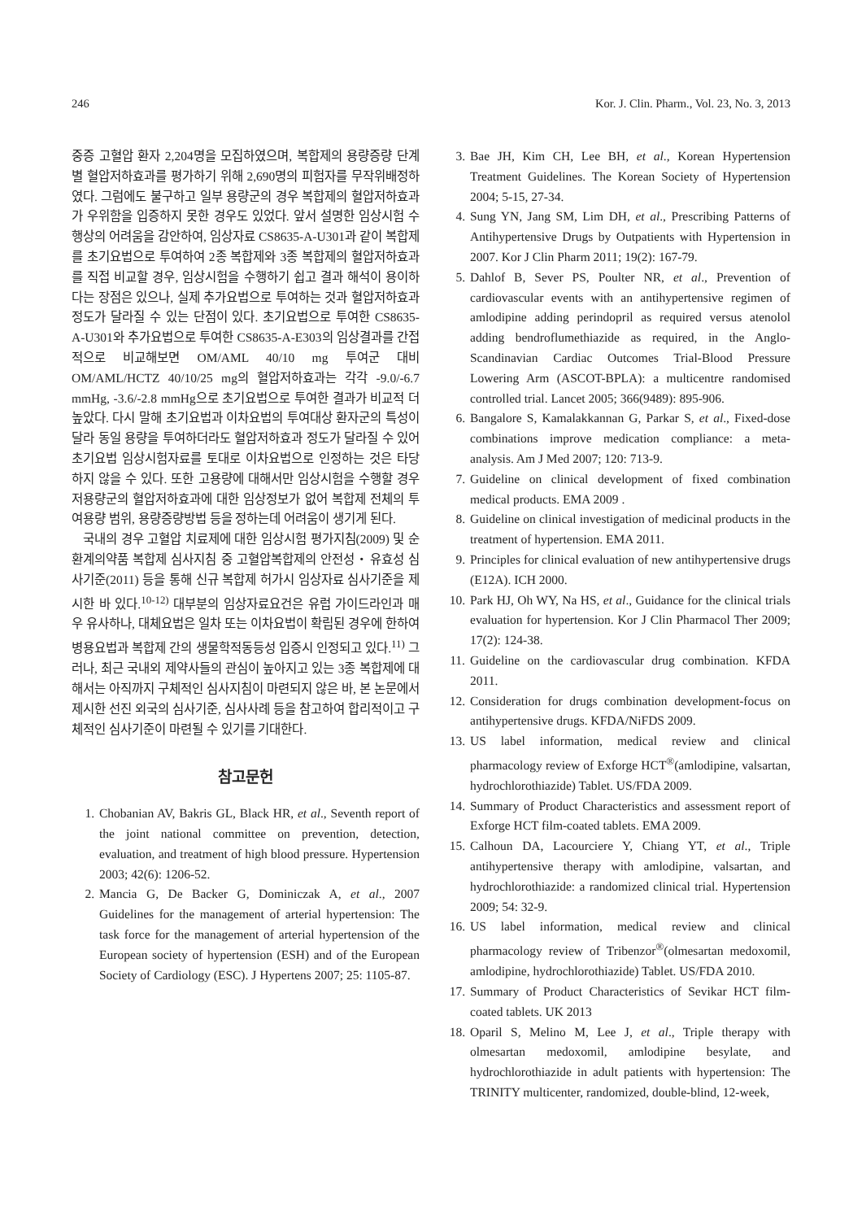246 Kor. J. Clin. Pharm., Vol. 23, No. 3, 2013
중증 고혈압 환자 2,204명을 모집하였으며, 복합제의 용량증량 단계별 혈압저하효과를 평가하기 위해 2,690명의 피험자를 무작위배정하였다. 그럼에도 불구하고 일부 용량군의 경우 복합제의 혈압저하효과가 우위함을 입증하지 못한 경우도 있었다. 앞서 설명한 임상시험 수행상의 어려움을 감안하여, 임상자료 CS8635-A-U301과 같이 복합제를 초기요법으로 투여하여 2종 복합제와 3종 복합제의 혈압저하효과를 직접 비교할 경우, 임상시험을 수행하기 쉽고 결과 해석이 용이하다는 장점은 있으나, 실제 추가요법으로 투여하는 것과 혈압저하효과 정도가 달라질 수 있는 단점이 있다. 초기요법으로 투여한 CS8635-A-U301와 추가요법으로 투여한 CS8635-A-E303의 임상결과를 간접적으로 비교해보면 OM/AML 40/10 mg 투여군 대비 OM/AML/HCTZ 40/10/25 mg의 혈압저하효과는 각각 -9.0/-6.7 mmHg, -3.6/-2.8 mmHg으로 초기요법으로 투여한 결과가 비교적 더 높았다. 다시 말해 초기요법과 이차요법의 투여대상 환자군의 특성이 달라 동일 용량을 투여하더라도 혈압저하효과 정도가 달라질 수 있어 초기요법 임상시험자료를 토대로 이차요법으로 인정하는 것은 타당하지 않을 수 있다. 또한 고용량에 대해서만 임상시험을 수행할 경우 저용량군의 혈압저하효과에 대한 임상정보가 없어 복합제 전체의 투여용량 범위, 용량증량방법 등을 정하는데 어려움이 생기게 된다.
국내의 경우 고혈압 치료제에 대한 임상시험 평가지침(2009) 및 순환계의약품 복합제 심사지침 중 고혈압복합제의 안전성・유효성 심사기준(2011) 등을 통해 신규 복합제 허가시 임상자료 심사기준을 제시한 바 있다.<sup>10-12)</sup> 대부분의 임상자료요건은 유럽 가이드라인과 매우 유사하나, 대체요법은 일차 또는 이차요법이 확립된 경우에 한하여 병용요법과 복합제 간의 생물학적동등성 입증시 인정되고 있다.<sup>11)</sup> 그러나, 최근 국내외 제약사들의 관심이 높아지고 있는 3종 복합제에 대해서는 아직까지 구체적인 심사지침이 마련되지 않은 바, 본 논문에서 제시한 선진 외국의 심사기준, 심사사례 등을 참고하여 합리적이고 구체적인 심사기준이 마련될 수 있기를 기대한다.
참고문헌
1. Chobanian AV, Bakris GL, Black HR, et al., Seventh report of the joint national committee on prevention, detection, evaluation, and treatment of high blood pressure. Hypertension 2003; 42(6): 1206-52.
2. Mancia G, De Backer G, Dominiczak A, et al., 2007 Guidelines for the management of arterial hypertension: The task force for the management of arterial hypertension of the European society of hypertension (ESH) and of the European Society of Cardiology (ESC). J Hypertens 2007; 25: 1105-87.
3. Bae JH, Kim CH, Lee BH, et al., Korean Hypertension Treatment Guidelines. The Korean Society of Hypertension 2004; 5-15, 27-34.
4. Sung YN, Jang SM, Lim DH, et al., Prescribing Patterns of Antihypertensive Drugs by Outpatients with Hypertension in 2007. Kor J Clin Pharm 2011; 19(2): 167-79.
5. Dahlof B, Sever PS, Poulter NR, et al., Prevention of cardiovascular events with an antihypertensive regimen of amlodipine adding perindopril as required versus atenolol adding bendroflumethiazide as required, in the Anglo-Scandinavian Cardiac Outcomes Trial-Blood Pressure Lowering Arm (ASCOT-BPLA): a multicentre randomised controlled trial. Lancet 2005; 366(9489): 895-906.
6. Bangalore S, Kamalakkannan G, Parkar S, et al., Fixed-dose combinations improve medication compliance: a meta-analysis. Am J Med 2007; 120: 713-9.
7. Guideline on clinical development of fixed combination medical products. EMA 2009 .
8. Guideline on clinical investigation of medicinal products in the treatment of hypertension. EMA 2011.
9. Principles for clinical evaluation of new antihypertensive drugs (E12A). ICH 2000.
10. Park HJ, Oh WY, Na HS, et al., Guidance for the clinical trials evaluation for hypertension. Kor J Clin Pharmacol Ther 2009; 17(2): 124-38.
11. Guideline on the cardiovascular drug combination. KFDA 2011.
12. Consideration for drugs combination development-focus on antihypertensive drugs. KFDA/NiFDS 2009.
13. US label information, medical review and clinical pharmacology review of Exforge HCT<sup>®</sup>(amlodipine, valsartan, hydrochlorothiazide) Tablet. US/FDA 2009.
14. Summary of Product Characteristics and assessment report of Exforge HCT film-coated tablets. EMA 2009.
15. Calhoun DA, Lacourciere Y, Chiang YT, et al., Triple antihypertensive therapy with amlodipine, valsartan, and hydrochlorothiazide: a randomized clinical trial. Hypertension 2009; 54: 32-9.
16. US label information, medical review and clinical pharmacology review of Tribenzor<sup>®</sup>(olmesartan medoxomil, amlodipine, hydrochlorothiazide) Tablet. US/FDA 2010.
17. Summary of Product Characteristics of Sevikar HCT film-coated tablets. UK 2013
18. Oparil S, Melino M, Lee J, et al., Triple therapy with olmesartan medoxomil, amlodipine besylate, and hydrochlorothiazide in adult patients with hypertension: The TRINITY multicenter, randomized, double-blind, 12-week,